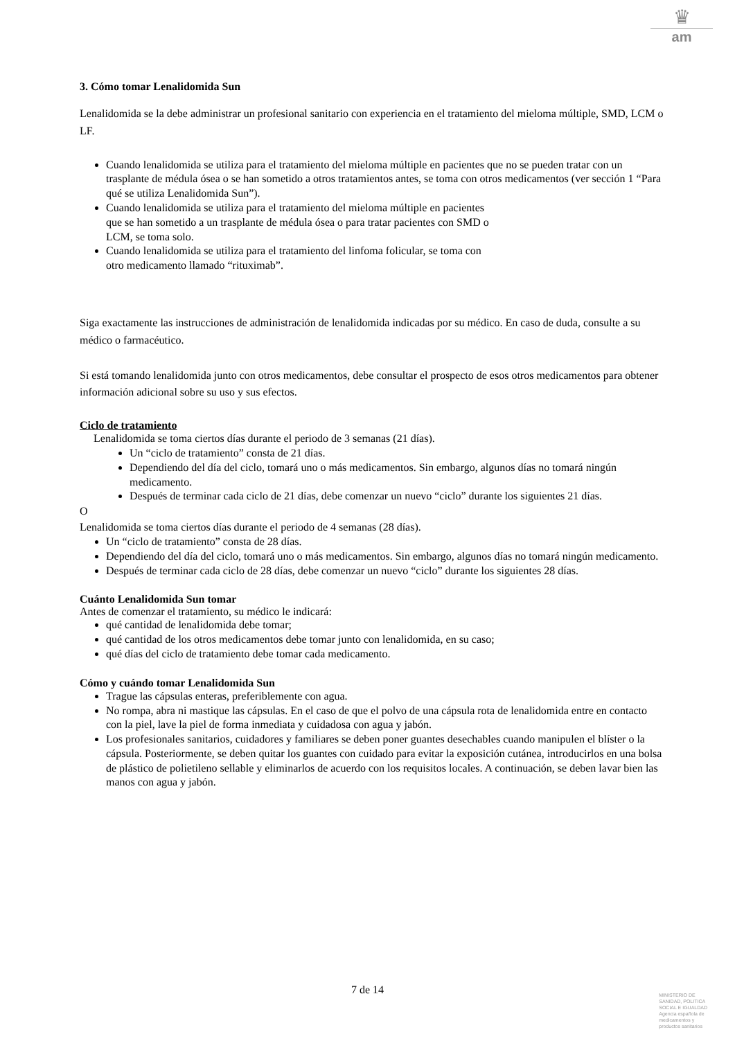♛
am
3. Cómo tomar Lenalidomida Sun
Lenalidomida se la debe administrar un profesional sanitario con experiencia en el tratamiento del mieloma múltiple, SMD, LCM o LF.
Cuando lenalidomida se utiliza para el tratamiento del mieloma múltiple en pacientes que no se pueden tratar con un trasplante de médula ósea o se han sometido a otros tratamientos antes, se toma con otros medicamentos (ver sección 1 “Para qué se utiliza Lenalidomida Sun”).
Cuando lenalidomida se utiliza para el tratamiento del mieloma múltiple en pacientes
que se han sometido a un trasplante de médula ósea o para tratar pacientes con SMD o
LCM, se toma solo.
Cuando lenalidomida se utiliza para el tratamiento del linfoma folicular, se toma con
otro medicamento llamado “rituximab”.
Siga exactamente las instrucciones de administración de lenalidomida indicadas por su médico. En caso de duda, consulte a su médico o farmacéutico.
Si está tomando lenalidomida junto con otros medicamentos, debe consultar el prospecto de esos otros medicamentos para obtener información adicional sobre su uso y sus efectos.
Ciclo de tratamiento
Lenalidomida se toma ciertos días durante el periodo de 3 semanas (21 días).
Un “ciclo de tratamiento” consta de 21 días.
Dependiendo del día del ciclo, tomará uno o más medicamentos. Sin embargo, algunos días no tomará ningún medicamento.
Después de terminar cada ciclo de 21 días, debe comenzar un nuevo “ciclo” durante los siguientes 21 días.
O
Lenalidomida se toma ciertos días durante el periodo de 4 semanas (28 días).
Un “ciclo de tratamiento” consta de 28 días.
Dependiendo del día del ciclo, tomará uno o más medicamentos. Sin embargo, algunos días no tomará ningún medicamento.
Después de terminar cada ciclo de 28 días, debe comenzar un nuevo “ciclo” durante los siguientes 28 días.
Cuánto Lenalidomida Sun tomar
Antes de comenzar el tratamiento, su médico le indicará:
qué cantidad de lenalidomida debe tomar;
qué cantidad de los otros medicamentos debe tomar junto con lenalidomida, en su caso;
qué días del ciclo de tratamiento debe tomar cada medicamento.
Cómo y cuándo tomar Lenalidomida Sun
Trague las cápsulas enteras, preferiblemente con agua.
No rompa, abra ni mastique las cápsulas. En el caso de que el polvo de una cápsula rota de lenalidomida entre en contacto con la piel, lave la piel de forma inmediata y cuidadosa con agua y jabón.
Los profesionales sanitarios, cuidadores y familiares se deben poner guantes desechables cuando manipulen el blíster o la cápsula. Posteriormente, se deben quitar los guantes con cuidado para evitar la exposición cutánea, introducirlos en una bolsa de plástico de polietileno sellable y eliminarlos de acuerdo con los requisitos locales. A continuación, se deben lavar bien las manos con agua y jabón.
7 de 14
MINISTERIO DE
SANIDAD, POLITICA
SOCIAL E IGUALDAD
Agencia española de
medicamentos y
productos sanitarios